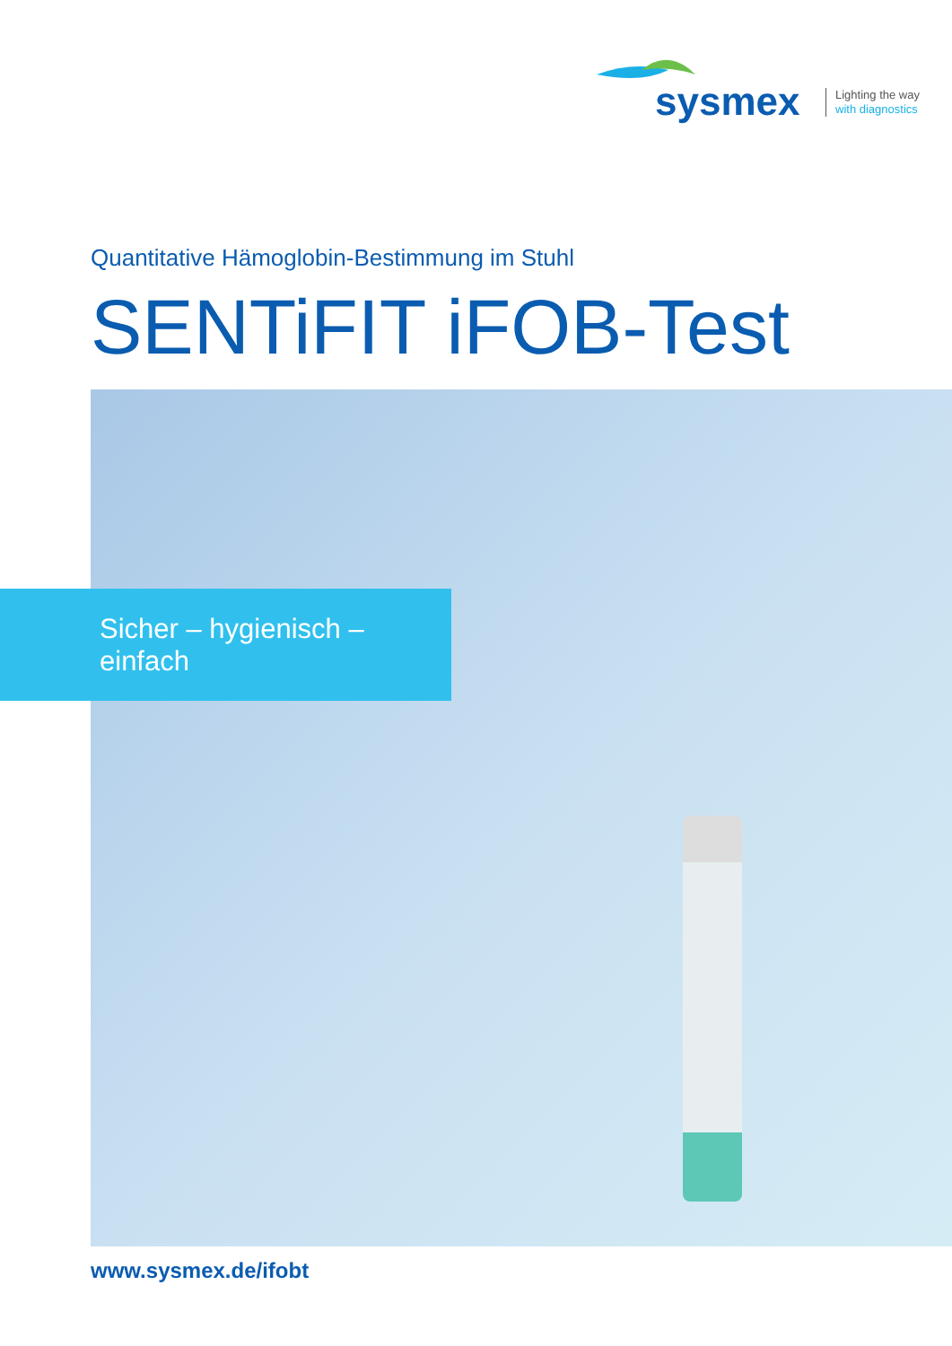sysmex
Lighting the way
with diagnostics
Quantitative Hämoglobin-Bestimmung im Stuhl
SENTiFIT iFOB-Test
Sicher – hygienisch – einfach
www.sysmex.de/ifobt